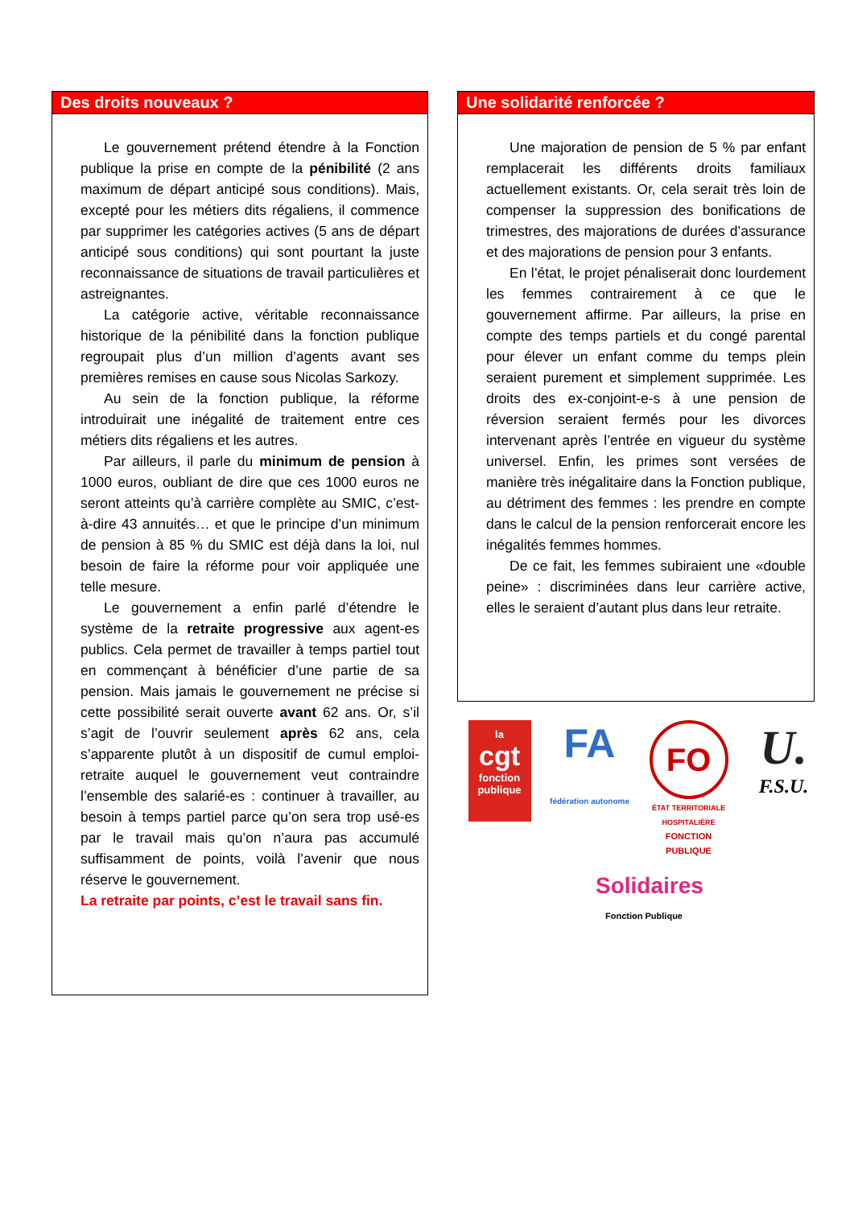Des droits nouveaux ?
Le gouvernement prétend étendre à la Fonction publique la prise en compte de la pénibilité (2 ans maximum de départ anticipé sous conditions). Mais, excepté pour les métiers dits régaliens, il commence par supprimer les catégories actives (5 ans de départ anticipé sous conditions) qui sont pourtant la juste reconnaissance de situations de travail particulières et astreignantes.
La catégorie active, véritable reconnaissance historique de la pénibilité dans la fonction publique regroupait plus d’un million d’agents avant ses premières remises en cause sous Nicolas Sarkozy.
Au sein de la fonction publique, la réforme introduirait une inégalité de traitement entre ces métiers dits régaliens et les autres.
Par ailleurs, il parle du minimum de pension à 1000 euros, oubliant de dire que ces 1000 euros ne seront atteints qu’à carrière complète au SMIC, c’est-à-dire 43 annuités… et que le principe d’un minimum de pension à 85 % du SMIC est déjà dans la loi, nul besoin de faire la réforme pour voir appliquée une telle mesure.
Le gouvernement a enfin parlé d’étendre le système de la retraite progressive aux agent-es publics. Cela permet de travailler à temps partiel tout en commençant à bénéficier d’une partie de sa pension. Mais jamais le gouvernement ne précise si cette possibilité serait ouverte avant 62 ans. Or, s’il s’agit de l’ouvrir seulement après 62 ans, cela s’apparente plutôt à un dispositif de cumul emploi-retraite auquel le gouvernement veut contraindre l’ensemble des salarié-es : continuer à travailler, au besoin à temps partiel parce qu’on sera trop usé-es par le travail mais qu’on n’aura pas accumulé suffisamment de points, voilà l’avenir que nous réserve le gouvernement.
La retraite par points, c’est le travail sans fin.
Une solidarité renforcée ?
Une majoration de pension de 5 % par enfant remplacerait les différents droits familiaux actuellement existants. Or, cela serait très loin de compenser la suppression des bonifications de trimestres, des majorations de durées d’assurance et des majorations de pension pour 3 enfants.
En l’état, le projet pénaliserait donc lourdement les femmes contrairement à ce que le gouvernement affirme. Par ailleurs, la prise en compte des temps partiels et du congé parental pour élever un enfant comme du temps plein seraient purement et simplement supprimée. Les droits des ex-conjoint-e-s à une pension de réversion seraient fermés pour les divorces intervenant après l’entrée en vigueur du système universel. Enfin, les primes sont versées de manière très inégalitaire dans la Fonction publique, au détriment des femmes : les prendre en compte dans le calcul de la pension renforcerait encore les inégalités femmes hommes.
De ce fait, les femmes subiraient une «double peine» : discriminées dans leur carrière active, elles le seraient d’autant plus dans leur retraite.
la
cgt
fonction publique
FA
fédération autonome
FO
ÉTAT TERRITORIALE HOSPITALIÈRE
FONCTION PUBLIQUE
U.
F.S.U.
Solidaires
Fonction Publique